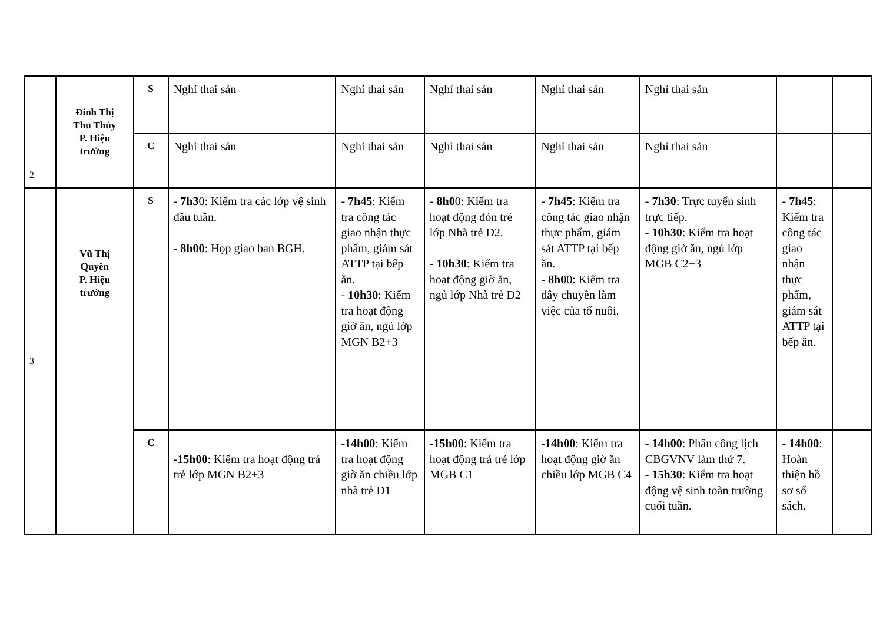| 2 | Đinh Thị Thu Thủy P. Hiệu trưởng | S | Nghỉ thai sản | Nghỉ thai sản | Nghỉ thai sản | Nghỉ thai sản | Nghỉ thai sản | | |
| | | C | Nghỉ thai sản | Nghỉ thai sản | Nghỉ thai sản | Nghỉ thai sản | Nghỉ thai sản | | |
| 3 | Vũ Thị Quyên P. Hiệu trưởng | S | - 7h3 0: Kiểm tra các lớp vệ sinh đầu tuần. - 8h00 : Họp giao ban BGH. | - 7h45 : Kiểm tra công tác giao nhận thực phẩm, giám sát ATTP tại bếp ăn. - 10h30 : Kiểm tra hoạt động giờ ăn, ngủ lớp MGN B2+3 | - 8h0 0: Kiểm tra hoạt động đón trẻ lớp Nhà trẻ D2. - 10h30 : Kiểm tra hoạt động giờ ăn, ngủ lớp Nhà trẻ D2 | - 7h45 : Kiểm tra công tác giao nhận thực phẩm, giám sát ATTP tại bếp ăn. - 8h0 0: Kiểm tra dây chuyền làm việc của tổ nuôi. | - 7h30 : Trực tuyển sinh trực tiếp. - 10h30 : Kiểm tra hoạt động giờ ăn, ngủ lớp MGB C2+3 | - 7h45 : Kiểm tra công tác giao nhận thực phẩm, giám sát ATTP tại bếp ăn. | |
| | | C | -15h00 : Kiểm tra hoạt động trả trẻ lớp MGN B2+3 | -14h00 : Kiểm tra hoạt động giờ ăn chiều lớp nhà trẻ D1 | -15h00 : Kiểm tra hoạt động trả trẻ lớp MGB C1 | -14h00 : Kiểm tra hoạt động giờ ăn chiều lớp MGB C4 | - 14h00 : Phân công lịch CBGVNV làm thứ 7. - 15h30 : Kiểm tra hoạt động vệ sinh toàn trường cuối tuần. | - 14h00 : Hoàn thiện hồ sơ sổ sách. | |